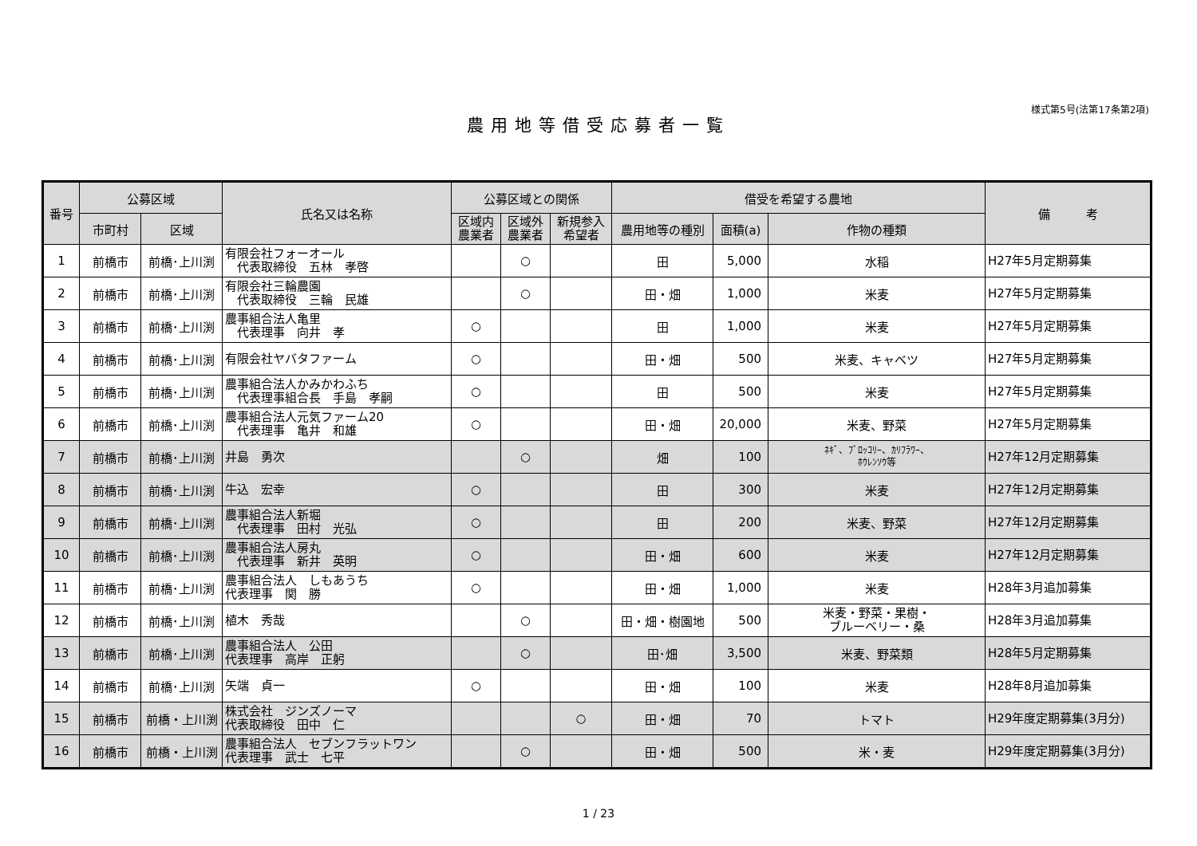様式第5号(法第17条第2項)
農用地等借受応募者一覧
| 番号 | 公募区域 | | 氏名又は名称 | 公募区域との関係 | | | 借受を希望する農地 | | | 備 考 |
| --- | --- | --- | --- | --- | --- | --- | --- | --- | --- | --- |
| | 市町村 | 区域 | | 区域内 農業者 | 区域外 農業者 | 新規参入 希望者 | 農用地等の種別 | 面積(a) | 作物の種類 | |
| 1 | 前橋市 | 前橋･上川渕 | 有限会社フォーオール 代表取締役 五林 孝啓 | | ○ | | 田 | 5,000 | 水稲 | H27年5月定期募集 |
| 2 | 前橋市 | 前橋･上川渕 | 有限会社三輪農園 代表取締役 三輪 民雄 | | ○ | | 田・畑 | 1,000 | 米麦 | H27年5月定期募集 |
| 3 | 前橋市 | 前橋･上川渕 | 農事組合法人亀里 代表理事 向井 孝 | ○ | | | 田 | 1,000 | 米麦 | H27年5月定期募集 |
| 4 | 前橋市 | 前橋･上川渕 | 有限会社ヤバタファーム | ○ | | | 田・畑 | 500 | 米麦、キャベツ | H27年5月定期募集 |
| 5 | 前橋市 | 前橋･上川渕 | 農事組合法人かみかわふち 代表理事組合長 手島 孝嗣 | ○ | | | 田 | 500 | 米麦 | H27年5月定期募集 |
| 6 | 前橋市 | 前橋･上川渕 | 農事組合法人元気ファーム20 代表理事 亀井 和雄 | ○ | | | 田・畑 | 20,000 | 米麦、野菜 | H27年5月定期募集 |
| 7 | 前橋市 | 前橋･上川渕 | 井島 勇次 | | ○ | | 畑 | 100 | ﾈｷﾞ、ﾌﾞﾛｯｺﾘｰ、ｶﾘﾌﾗﾜｰ、 ﾎｳﾚﾝｿｳ等 | H27年12月定期募集 |
| 8 | 前橋市 | 前橋･上川渕 | 牛込 宏幸 | ○ | | | 田 | 300 | 米麦 | H27年12月定期募集 |
| 9 | 前橋市 | 前橋･上川渕 | 農事組合法人新堀 代表理事 田村 光弘 | ○ | | | 田 | 200 | 米麦、野菜 | H27年12月定期募集 |
| 10 | 前橋市 | 前橋･上川渕 | 農事組合法人房丸 代表理事 新井 英明 | ○ | | | 田・畑 | 600 | 米麦 | H27年12月定期募集 |
| 11 | 前橋市 | 前橋･上川渕 | 農事組合法人 しもあうち 代表理事 関 勝 | ○ | | | 田・畑 | 1,000 | 米麦 | H28年3月追加募集 |
| 12 | 前橋市 | 前橋･上川渕 | 植木 秀哉 | | ○ | | 田・畑・樹園地 | 500 | 米麦・野菜・果樹・ ブルーベリー・桑 | H28年3月追加募集 |
| 13 | 前橋市 | 前橋･上川渕 | 農事組合法人 公田 代表理事 高岸 正躬 | | ○ | | 田･畑 | 3,500 | 米麦、野菜類 | H28年5月定期募集 |
| 14 | 前橋市 | 前橋･上川渕 | 矢端 貞一 | ○ | | | 田・畑 | 100 | 米麦 | H28年8月追加募集 |
| 15 | 前橋市 | 前橋・上川渕 | 株式会社 ジンズノーマ 代表取締役 田中 仁 | | | ○ | 田・畑 | 70 | トマト | H29年度定期募集(3月分) |
| 16 | 前橋市 | 前橋・上川渕 | 農事組合法人 セブンフラットワン 代表理事 武士 七平 | | ○ | | 田・畑 | 500 | 米・麦 | H29年度定期募集(3月分) |
1 / 23